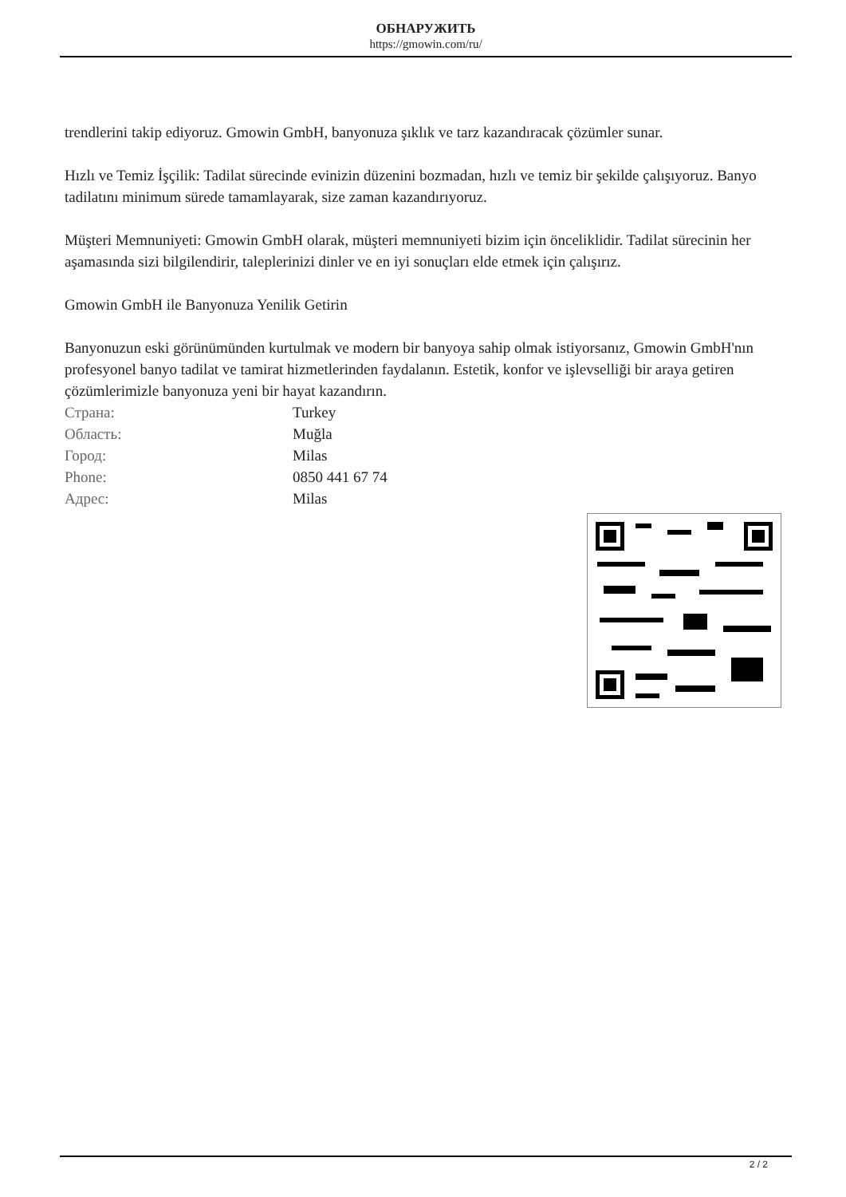ОБНАРУЖИТЬ
https://gmowin.com/ru/
trendlerini takip ediyoruz. Gmowin GmbH, banyonuza şıklık ve tarz kazandıracak çözümler sunar.
Hızlı ve Temiz İşçilik: Tadilat sürecinde evinizin düzenini bozmadan, hızlı ve temiz bir şekilde çalışıyoruz. Banyo tadilatını minimum sürede tamamlayarak, size zaman kazandırıyoruz.
Müşteri Memnuniyeti: Gmowin GmbH olarak, müşteri memnuniyeti bizim için önceliklidir. Tadilat sürecinin her aşamasında sizi bilgilendirir, taleplerinizi dinler ve en iyi sonuçları elde etmek için çalışırız.
Gmowin GmbH ile Banyonuza Yenilik Getirin
Banyonuzun eski görünümünden kurtulmak ve modern bir banyoya sahip olmak istiyorsanız, Gmowin GmbH'nın profesyonel banyo tadilat ve tamirat hizmetlerinden faydalanın. Estetik, konfor ve işlevselliği bir araya getiren çözümlerimizle banyonuza yeni bir hayat kazandırın.
| Страна: | Turkey |
| Область: | Muğla |
| Город: | Milas |
| Phone: | 0850 441 67 74 |
| Адрес: | Milas |
2 / 2